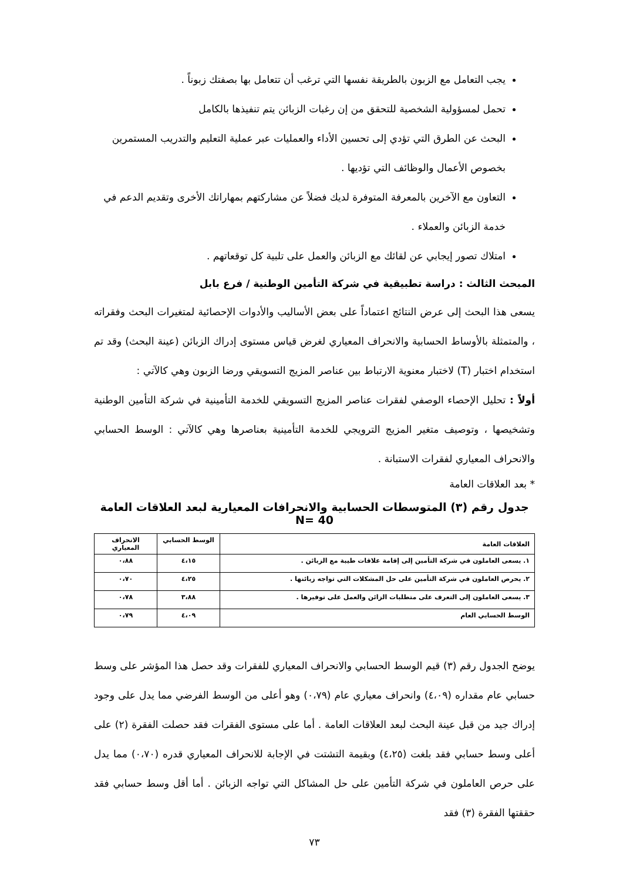يجب التعامل مع الزبون بالطريقة نفسها التي ترغب أن تتعامل بها بصفتك زبوناً .
تحمل لمسؤولية الشخصية للتحقق من إن رغبات الزبائن يتم تنفيذها بالكامل
البحث عن الطرق التي تؤدي إلى تحسين الأداء والعمليات عبر عملية التعليم والتدريب المستمرين بخصوص الأعمال والوظائف التي تؤديها .
التعاون مع الآخرين بالمعرفة المتوفرة لديك فضلاً عن مشاركتهم بمهاراتك الأخرى وتقديم الدعم في خدمة الزبائن والعملاء .
امتلاك تصور إيجابي عن لقائك مع الزبائن والعمل على تلبية كل توقعاتهم .
المبحث الثالث : دراسة تطبيقية في شركة التأمين الوطنية / فرع بابل
يسعى هذا البحث إلى عرض النتائج اعتماداً على بعض الأساليب والأدوات الإحصائية لمتغيرات البحث وفقراته ، والمتمثلة بالأوساط الحسابية والانحراف المعياري لغرض قياس مستوى إدراك الزبائن (عينة البحث) وقد تم استخدام اختبار (T) لاختبار معنوية الارتباط بين عناصر المزيج التسويقي ورضا الزبون وهي كالآتي :
أولاً : تحليل الإحصاء الوصفي لفقرات عناصر المزيج التسويقي للخدمة التأمينية في شركة التأمين الوطنية وتشخيصها ، وتوصيف متغير المزيج الترويجي للخدمة التأمينية بعناصرها وهي كالآتي : الوسط الحسابي والانحراف المعياري لفقرات الاستبانة .
* بعد العلاقات العامة
جدول رقم (٣) المتوسطات الحسابية والانحرافات المعيارية لبعد العلاقات العامة 40 =N
| العلاقات العامة | الوسط الحسابي | الانحراف المعياري |
| --- | --- | --- |
| ١. يسعى العاملون في شركة التأمين إلى إقامة علاقات طيبة مع الزبائن . | ٤،١٥ | ٠،٨٨ |
| ٢. يحرص العاملون في شركة التأمين على حل المشكلات التي تواجه زبائنها . | ٤،٢٥ | ٠،٧٠ |
| ٣. يسعى العاملون إلى التعرف على متطلبات الزائن والعمل على توفيرها . | ٣،٨٨ | ٠،٧٨ |
| الوسط الحسابي العام | ٤،٠٩ | ٠،٧٩ |
يوضح الجدول رقم (٣) قيم الوسط الحسابي والانحراف المعياري للفقرات وقد حصل هذا المؤشر على وسط حسابي عام مقداره (٤،٠٩) وانحراف معياري عام (٠،٧٩) وهو أعلى من الوسط الفرضي مما يدل على وجود إدراك جيد من قبل عينة البحث لبعد العلاقات العامة . أما على مستوى الفقرات فقد حصلت الفقرة (٢) على أعلى وسط حسابي فقد بلغت (٤،٢٥) وبقيمة التشتت في الإجابة للانحراف المعياري قدره (٠،٧٠) مما يدل على حرص العاملون في شركة التأمين على حل المشاكل التي تواجه الزبائن . أما أقل وسط حسابي فقد حققتها الفقرة (٣) فقد
٧٣